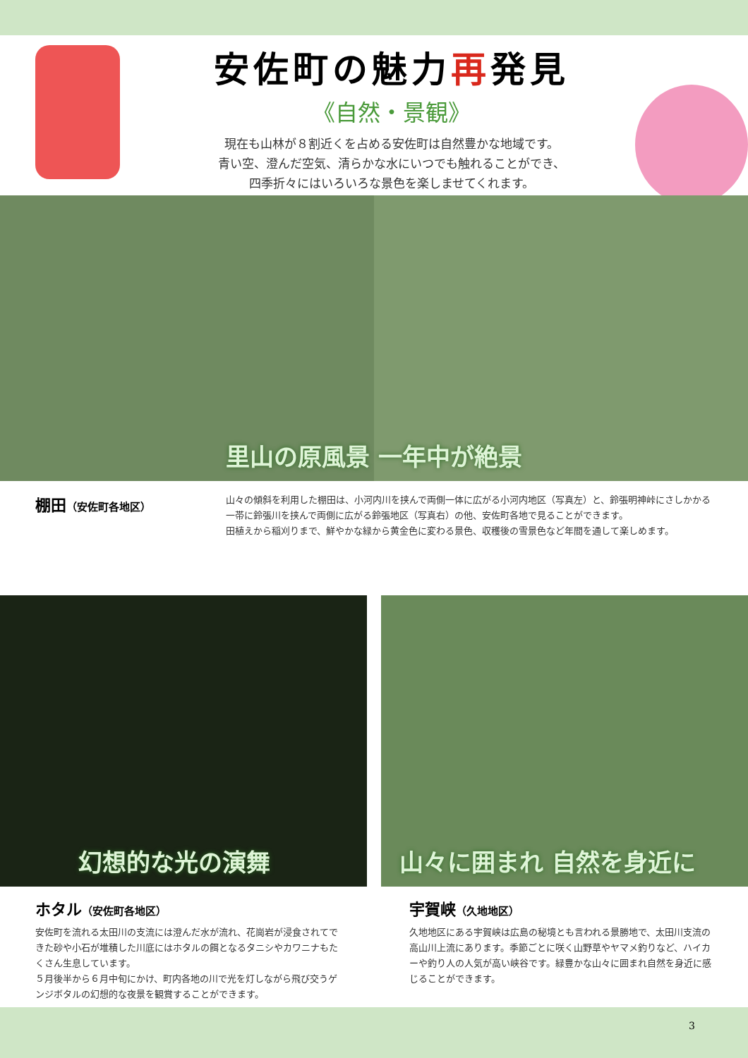安佐町の魅力再発見
《自然・景観》
現在も山林が８割近くを占める安佐町は自然豊かな地域です。
青い空、澄んだ空気、清らかな水にいつでも触れることができ、
四季折々にはいろいろな景色を楽しませてくれます。
里山の原風景 一年中が絶景
棚田（安佐町各地区）
山々の傾斜を利用した棚田は、小河内川を挟んで両側一体に広がる小河内地区（写真左）と、鈴張明神峠にさしかかる一帯に鈴張川を挟んで両側に広がる鈴張地区（写真右）の他、安佐町各地で見ることができます。
田植えから稲刈りまで、鮮やかな緑から黄金色に変わる景色、収穫後の雪景色など年間を通して楽しめます。
幻想的な光の演舞 山々に囲まれ 自然を身近に
ホタル（安佐町各地区）
安佐町を流れる太田川の支流には澄んだ水が流れ、花崗岩が浸食されてできた砂や小石が堆積した川底にはホタルの餌となるタニシやカワニナもたくさん生息しています。
５月後半から６月中旬にかけ、町内各地の川で光を灯しながら飛び交うゲンジボタルの幻想的な夜景を観賞することができます。
宇賀峡（久地地区）
久地地区にある宇賀峡は広島の秘境とも言われる景勝地で、太田川支流の高山川上流にあります。季節ごとに咲く山野草やヤマメ釣りなど、ハイカーや釣り人の人気が高い峡谷です。緑豊かな山々に囲まれ自然を身近に感じることができます。
3